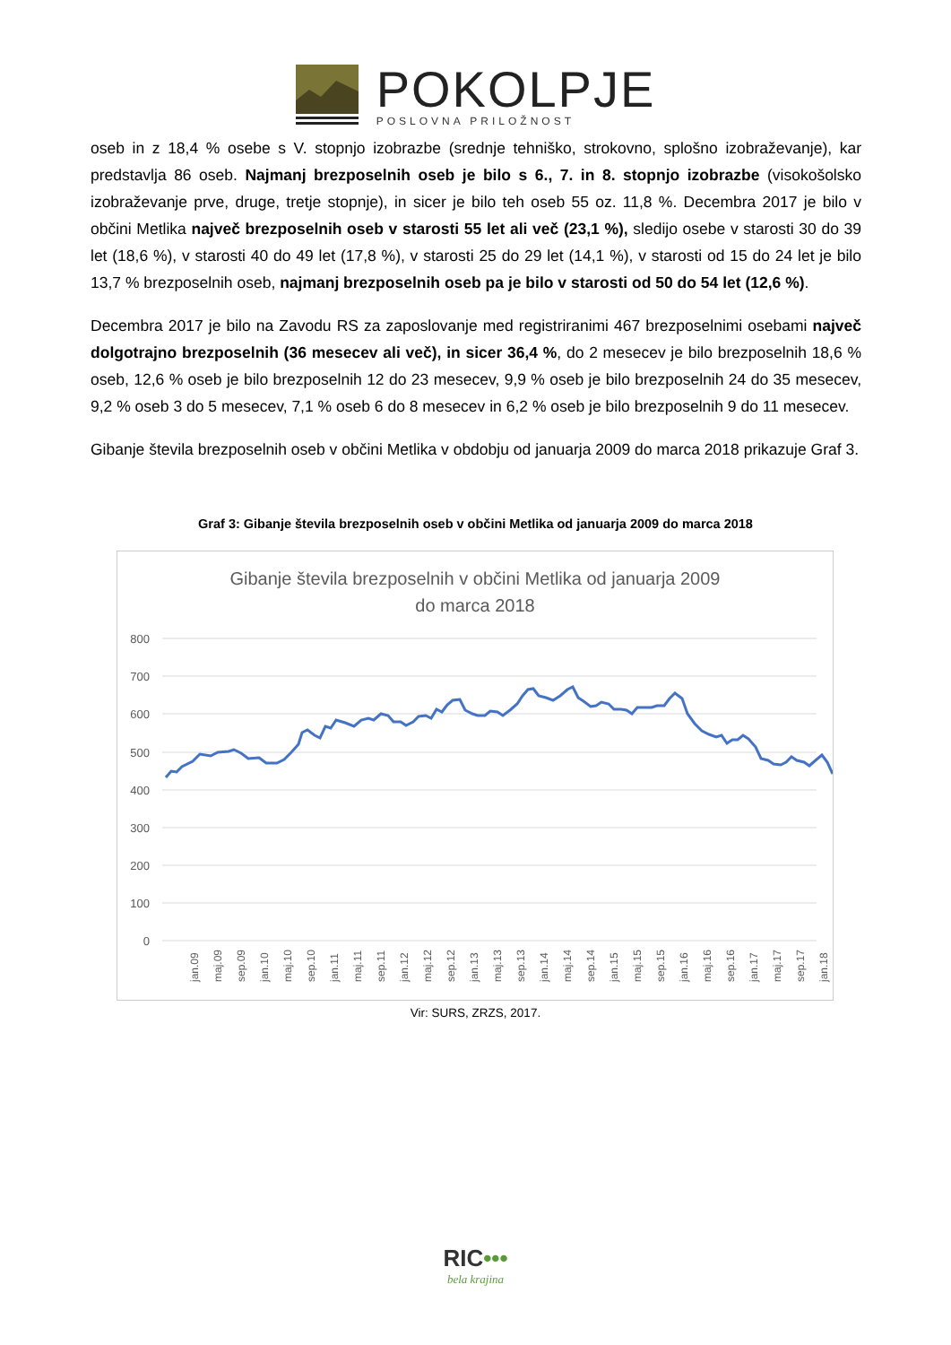POKOLPJE
POSLOVNA PRILOŽNOST
oseb in z 18,4 % osebe s V. stopnjo izobrazbe (srednje tehniško, strokovno, splošno izobraževanje), kar predstavlja 86 oseb. Najmanj brezposelnih oseb je bilo s 6., 7. in 8. stopnjo izobrazbe (visokošolsko izobraževanje prve, druge, tretje stopnje), in sicer je bilo teh oseb 55 oz. 11,8 %. Decembra 2017 je bilo v občini Metlika največ brezposelnih oseb v starosti 55 let ali več (23,1 %), sledijo osebe v starosti 30 do 39 let (18,6 %), v starosti 40 do 49 let (17,8 %), v starosti 25 do 29 let (14,1 %), v starosti od 15 do 24 let je bilo 13,7 % brezposelnih oseb, najmanj brezposelnih oseb pa je bilo v starosti od 50 do 54 let (12,6 %).
Decembra 2017 je bilo na Zavodu RS za zaposlovanje med registriranimi 467 brezposelnimi osebami največ dolgotrajno brezposelnih (36 mesecev ali več), in sicer 36,4 %, do 2 mesecev je bilo brezposelnih 18,6 % oseb, 12,6 % oseb je bilo brezposelnih 12 do 23 mesecev, 9,9 % oseb je bilo brezposelnih 24 do 35 mesecev, 9,2 % oseb 3 do 5 mesecev, 7,1 % oseb 6 do 8 mesecev in 6,2 % oseb je bilo brezposelnih 9 do 11 mesecev.
Gibanje števila brezposelnih oseb v občini Metlika v obdobju od januarja 2009 do marca 2018 prikazuje Graf 3.
Graf 3: Gibanje števila brezposelnih oseb v občini Metlika od januarja 2009 do marca 2018
Gibanje števila brezposelnih v občini Metlika od januarja 2009
do marca 2018
800
700
600
500
400
300
200
100
0
jan.09
maj.09
sep.09
jan.10
maj.10
sep.10
jan.11
maj.11
sep.11
jan.12
maj.12
sep.12
jan.13
maj.13
sep.13
jan.14
maj.14
sep.14
jan.15
maj.15
sep.15
jan.16
maj.16
sep.16
jan.17
maj.17
sep.17
jan.18
Vir: SURS, ZRZS, 2017.
RIC•••
bela krajina